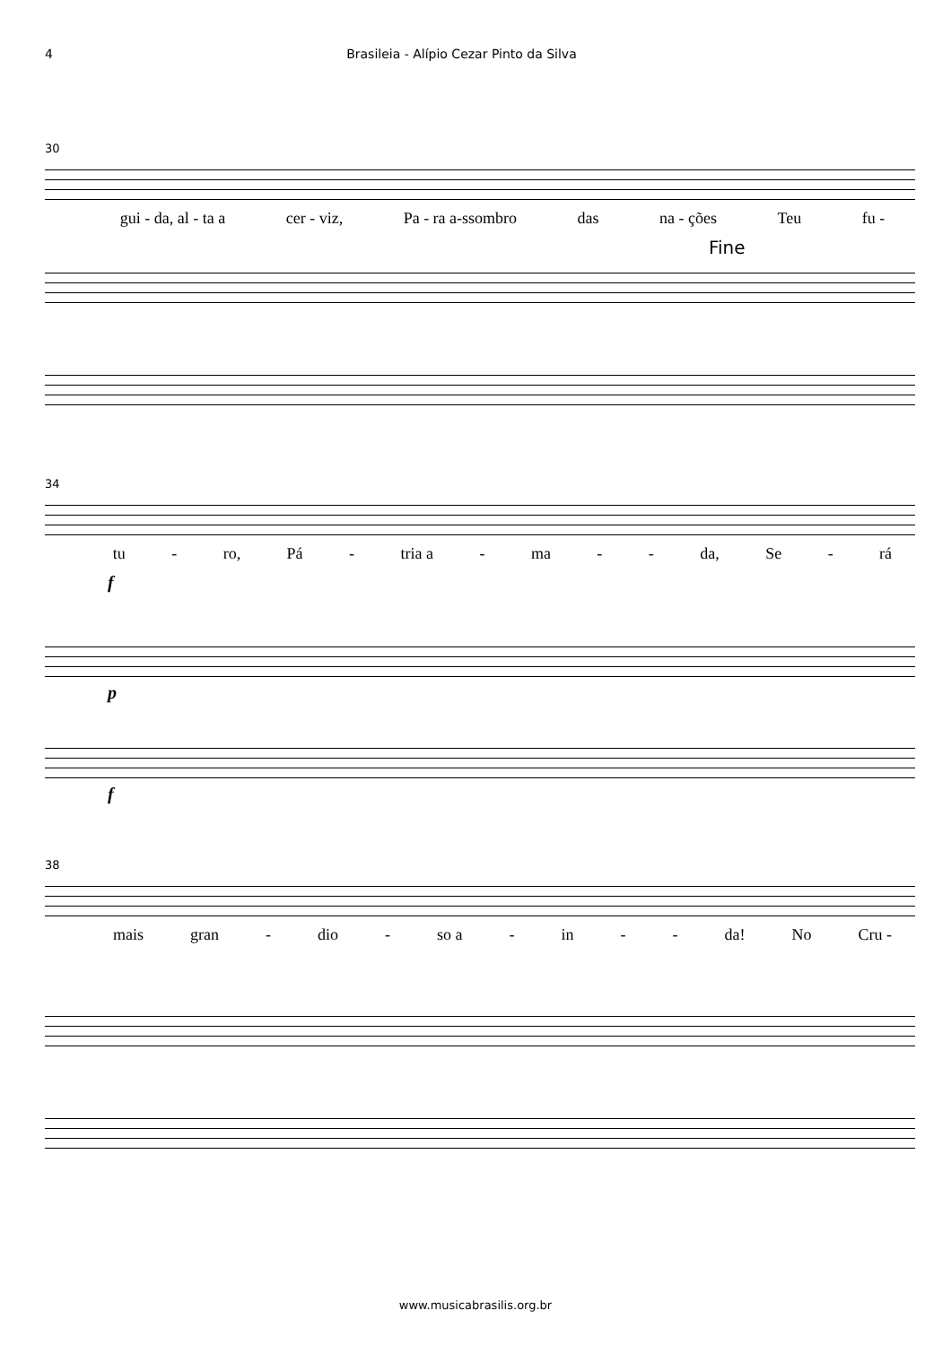4 Brasileia - Alípio Cezar Pinto da Silva
30
gui - da, al - ta a cer - viz, Pa - ra a-ssombro das na - ções Teu fu -
Fine
34
tu - ro, Pá - tria a - ma - - da, Se - rá
f
p
f
38
mais gran - dio - so a - in - - da! No Cru -
www.musicabrasilis.org.br